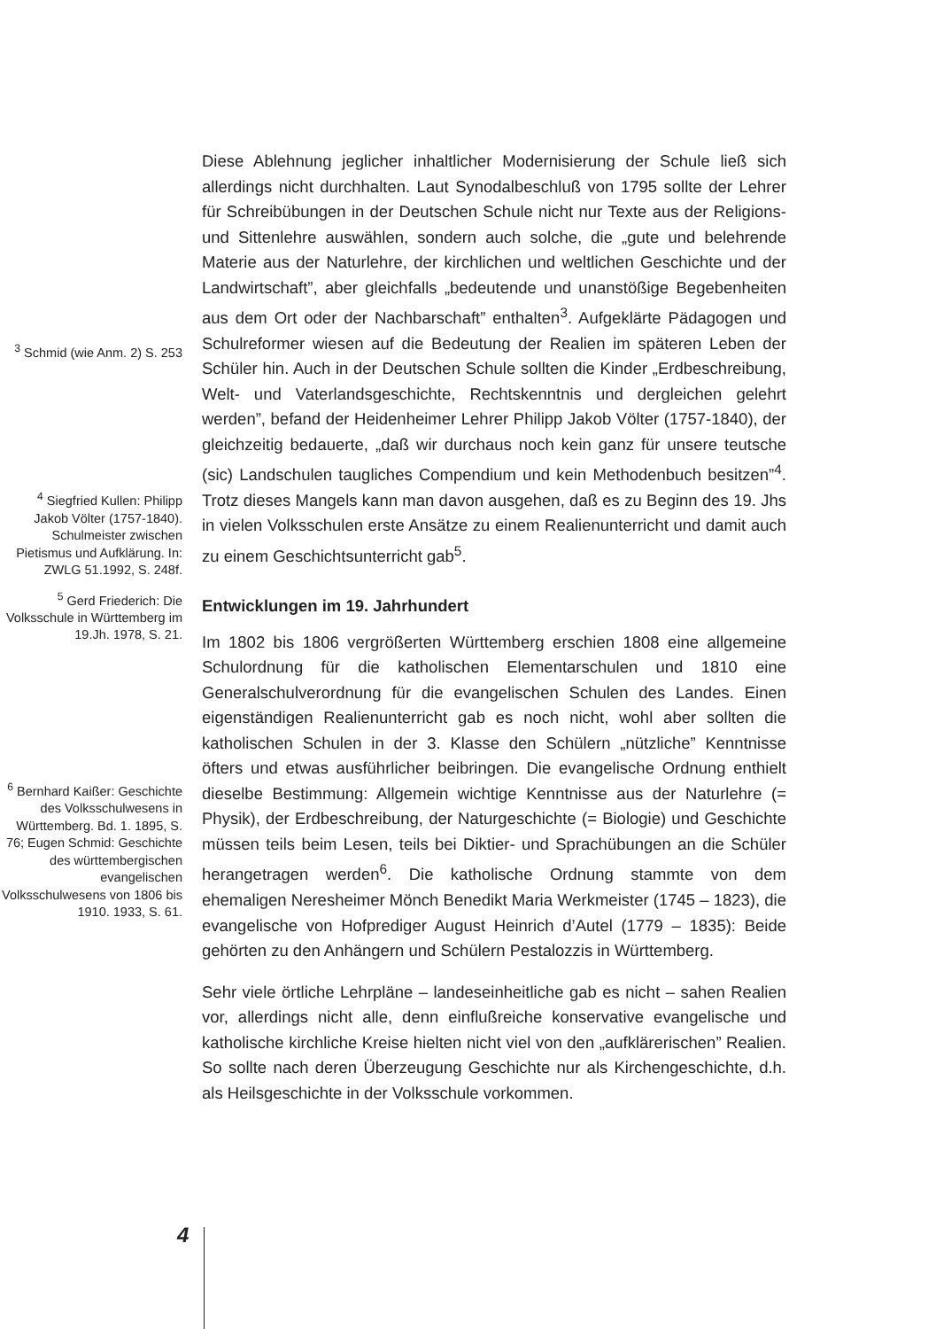<sup>3</sup> Schmid (wie Anm. 2) S. 253
<sup>4</sup> Siegfried Kullen: Philipp Jakob Völter (1757-1840). Schulmeister zwischen Pietismus und Aufklärung. In: ZWLG 51.1992, S. 248f.
<sup>5</sup> Gerd Friederich: Die Volksschule in Württemberg im 19.Jh. 1978, S. 21.
<sup>6</sup> Bernhard Kaißer: Geschichte des Volksschulwesens in Württemberg. Bd. 1. 1895, S. 76; Eugen Schmid: Geschichte des württembergischen evangelischen Volksschulwesens von 1806 bis 1910. 1933, S. 61.
Diese Ablehnung jeglicher inhaltlicher Modernisierung der Schule ließ sich allerdings nicht durchhalten. Laut Synodalbeschluß von 1795 sollte der Lehrer für Schreibübungen in der Deutschen Schule nicht nur Texte aus der Religions- und Sittenlehre auswählen, sondern auch solche, die „gute und belehrende Materie aus der Naturlehre, der kirchlichen und weltlichen Geschichte und der Landwirtschaft”, aber gleichfalls „bedeutende und unanstößige Begebenheiten aus dem Ort oder der Nachbarschaft” enthalten<sup>3</sup>. Aufgeklärte Pädagogen und Schulreformer wiesen auf die Bedeutung der Realien im späteren Leben der Schüler hin. Auch in der Deutschen Schule sollten die Kinder „Erdbeschreibung, Welt- und Vaterlandsgeschichte, Rechtskenntnis und dergleichen gelehrt werden”, befand der Heidenheimer Lehrer Philipp Jakob Völter (1757-1840), der gleichzeitig bedauerte, „daß wir durchaus noch kein ganz für unsere teutsche (sic) Landschulen taugliches Compendium und kein Methodenbuch besitzen”<sup>4</sup>. Trotz dieses Mangels kann man davon ausgehen, daß es zu Beginn des 19. Jhs in vielen Volksschulen erste Ansätze zu einem Realienunterricht und damit auch zu einem Geschichtsunterricht gab<sup>5</sup>.
Entwicklungen im 19. Jahrhundert
Im 1802 bis 1806 vergrößerten Württemberg erschien 1808 eine allgemeine Schulordnung für die katholischen Elementarschulen und 1810 eine Generalschulverordnung für die evangelischen Schulen des Landes. Einen eigenständigen Realienunterricht gab es noch nicht, wohl aber sollten die katholischen Schulen in der 3. Klasse den Schülern „nützliche” Kenntnisse öfters und etwas ausführlicher beibringen. Die evangelische Ordnung enthielt dieselbe Bestimmung: Allgemein wichtige Kenntnisse aus der Naturlehre (= Physik), der Erdbeschreibung, der Naturgeschichte (= Biologie) und Geschichte müssen teils beim Lesen, teils bei Diktier- und Sprachübungen an die Schüler herangetragen werden<sup>6</sup>. Die katholische Ordnung stammte von dem ehemaligen Neresheimer Mönch Benedikt Maria Werkmeister (1745 – 1823), die evangelische von Hofprediger August Heinrich d’Autel (1779 – 1835): Beide gehörten zu den Anhängern und Schülern Pestalozzis in Württemberg.
Sehr viele örtliche Lehrpläne – landeseinheitliche gab es nicht – sahen Realien vor, allerdings nicht alle, denn einflußreiche konservative evangelische und katholische kirchliche Kreise hielten nicht viel von den „aufklärerischen” Realien. So sollte nach deren Überzeugung Geschichte nur als Kirchengeschichte, d.h. als Heilsgeschichte in der Volksschule vorkommen.
4